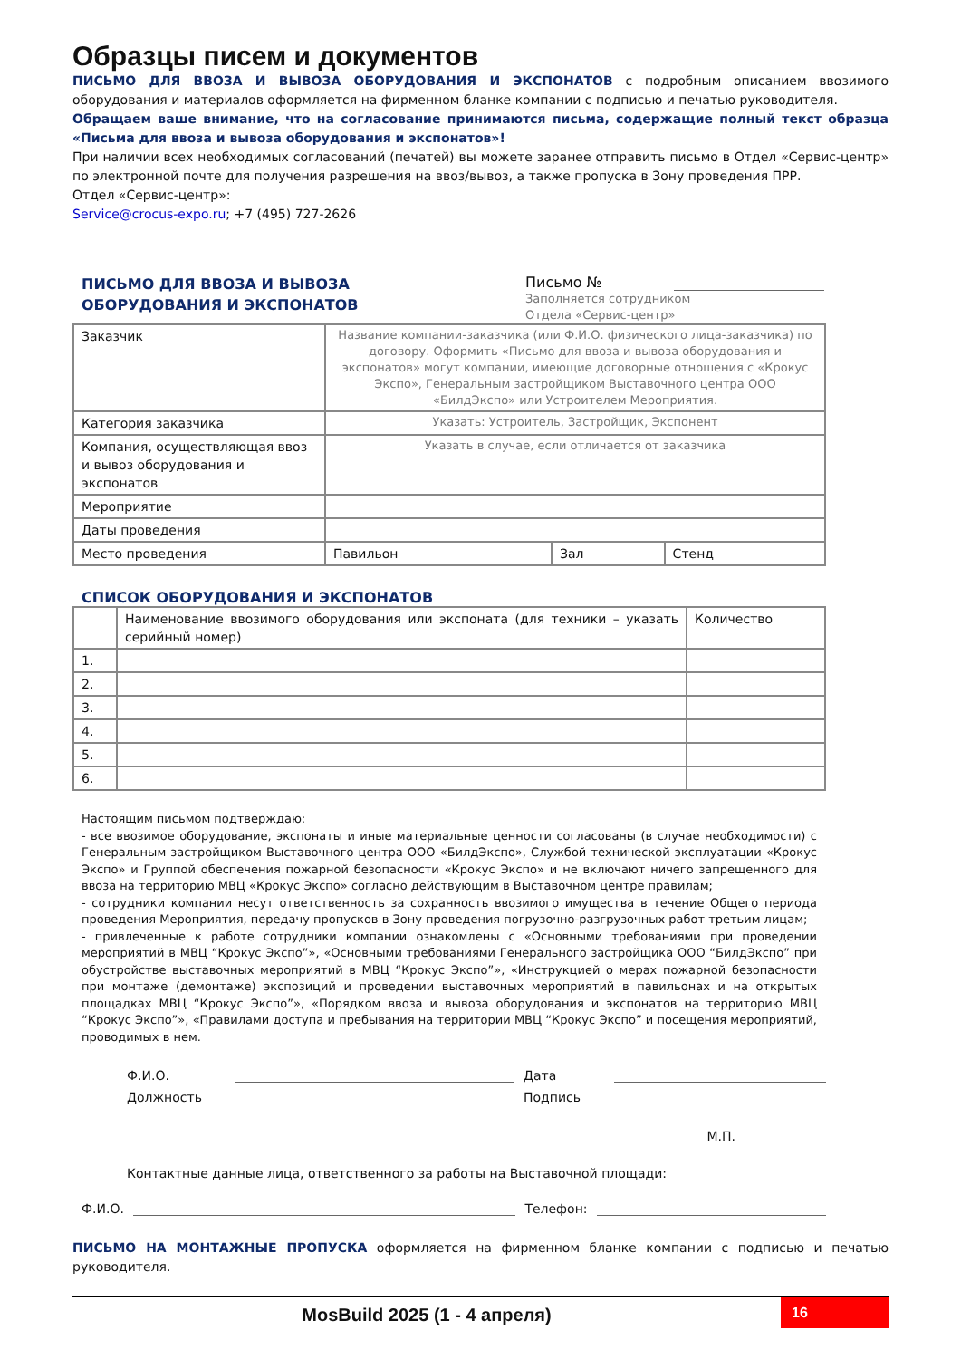Образцы писем и документов
ПИСЬМО ДЛЯ ВВОЗА И ВЫВОЗА ОБОРУДОВАНИЯ И ЭКСПОНАТОВ с подробным описанием ввозимого оборудования и материалов оформляется на фирменном бланке компании с подписью и печатью руководителя.
Обращаем ваше внимание, что на согласование принимаются письма, содержащие полный текст образца «Письма для ввоза и вывоза оборудования и экспонатов»!
При наличии всех необходимых согласований (печатей) вы можете заранее отправить письмо в Отдел «Сервис-центр» по электронной почте для получения разрешения на ввоз/вывоз, а также пропуска в Зону проведения ПРР.
Отдел «Сервис-центр»:
Service@crocus-expo.ru; +7 (495) 727-2626
ПИСЬМО ДЛЯ ВВОЗА И ВЫВОЗА
ОБОРУДОВАНИЯ И ЭКСПОНАТОВ
Письмо №
Заполняется сотрудником
Отдела «Сервис-центр»
| Заказчик | Название компании-заказчика (или Ф.И.О. физического лица-заказчика) по договору. Оформить «Письмо для ввоза и вывоза оборудования и экспонатов» могут компании, имеющие договорные отношения с «Крокус Экспо», Генеральным застройщиком Выставочного центра ООО «БилдЭкспо» или Устроителем Мероприятия. | | |
| Категория заказчика | Указать: Устроитель, Застройщик, Экспонент | | |
| Компания, осуществляющая ввоз и вывоз оборудования и экспонатов | Указать в случае, если отличается от заказчика | | |
| Мероприятие | | | |
| Даты проведения | | | |
| Место проведения | Павильон | Зал | Стенд |
СПИСОК ОБОРУДОВАНИЯ И ЭКСПОНАТОВ
| | Наименование ввозимого оборудования или экспоната (для техники – указать серийный номер) | Количество |
| 1. | | |
| 2. | | |
| 3. | | |
| 4. | | |
| 5. | | |
| 6. | | |
Настоящим письмом подтверждаю:
- все ввозимое оборудование, экспонаты и иные материальные ценности согласованы (в случае необходимости) с Генеральным застройщиком Выставочного центра ООО «БилдЭкспо», Службой технической эксплуатации «Крокус Экспо» и Группой обеспечения пожарной безопасности «Крокус Экспо» и не включают ничего запрещенного для ввоза на территорию МВЦ «Крокус Экспо» согласно действующим в Выставочном центре правилам;
- сотрудники компании несут ответственность за сохранность ввозимого имущества в течение Общего периода проведения Мероприятия, передачу пропусков в Зону проведения погрузочно-разгрузочных работ третьим лицам;
- привлеченные к работе сотрудники компании ознакомлены с «Основными требованиями при проведении мероприятий в МВЦ “Крокус Экспо”», «Основными требованиями Генерального застройщика ООО “БилдЭкспо” при обустройстве выставочных мероприятий в МВЦ “Крокус Экспо”», «Инструкцией о мерах пожарной безопасности при монтаже (демонтаже) экспозиций и проведении выставочных мероприятий в павильонах и на открытых площадках МВЦ “Крокус Экспо”», «Порядком ввоза и вывоза оборудования и экспонатов на территорию МВЦ “Крокус Экспо”», «Правилами доступа и пребывания на территории МВЦ “Крокус Экспо” и посещения мероприятий, проводимых в нем.
Ф.И.О. Дата
Должность Подпись
М.П.
Контактные данные лица, ответственного за работы на Выставочной площади:
Ф.И.О. Телефон:
ПИСЬМО НА МОНТАЖНЫЕ ПРОПУСКА оформляется на фирменном бланке компании с подписью и печатью руководителя.
MosBuild 2025 (1 - 4 апреля) 16